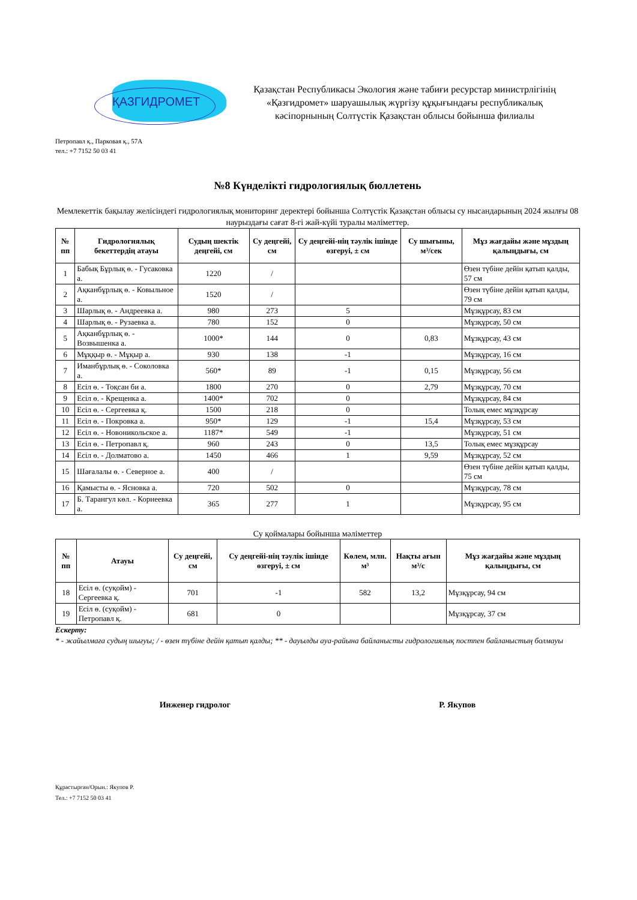ҚАЗГИДРОМЕТ
Қазақстан Республикасы Экология және табиғи ресурстар министрлігінің
«Қазгидромет» шаруашылық жүргізу құқығындағы республикалық
кәсіпорнының Солтүстік Қазақстан облысы бойынша филиалы
Петропавл қ., Парковая қ., 57А
тел.: +7 7152 50 03 41
№8 Күнделікті гидрологиялық бюллетень
Мемлекеттік бақылау желісіндегі гидрологиялық мониторинг деректері бойынша Солтүстік Қазақстан облысы су нысандарының 2024 жылғы 08 наурыздағы сағат 8-гі жай-күйі туралы мәліметтер.
| № пп | Гидрологиялық бекеттердің атауы | Судың шектік деңгейі, см | Су деңгейі, см | Су деңгейі-нің тәулік ішінде өзгеруі, ± см | Су шығыны, м³/сек | Мұз жағдайы және мұздың қалыңдығы, см |
| --- | --- | --- | --- | --- | --- | --- |
| 1 | Бабық Бұрлық ө. - Гусаковка а. | 1220 | / | | | Өзен түбіне дейін қатып қалды, 57 см |
| 2 | Ақканбұрлық ө. - Ковыльное а. | 1520 | / | | | Өзен түбіне дейін қатып қалды, 79 см |
| 3 | Шарлық ө. - Андреевка а. | 980 | 273 | 5 | | Мұзқұрсау, 83 см |
| 4 | Шарлық ө. - Рузаевка а. | 780 | 152 | 0 | | Мұзқұрсау, 50 см |
| 5 | Ақканбұрлық ө. - Возвышенка а. | 1000* | 144 | 0 | 0,83 | Мұзқұрсау, 43 см |
| 6 | Мұққыр ө. - Мұқыр а. | 930 | 138 | -1 | | Мұзқұрсау, 16 см |
| 7 | Иманбұрлық ө. - Соколовка а. | 560* | 89 | -1 | 0,15 | Мұзқұрсау, 56 см |
| 8 | Есіл ө. - Тоқсан би а. | 1800 | 270 | 0 | 2,79 | Мұзқұрсау, 70 см |
| 9 | Есіл ө. - Крещенка а. | 1400* | 702 | 0 | | Мұзқұрсау, 84 см |
| 10 | Есіл ө. - Сергеевка қ. | 1500 | 218 | 0 | | Толық емес мұзқұрсау |
| 11 | Есіл ө. - Покровка а. | 950* | 129 | -1 | 15,4 | Мұзқұрсау, 53 см |
| 12 | Есіл ө. - Новоникольское а. | 1187* | 549 | -1 | | Мұзқұрсау, 51 см |
| 13 | Есіл ө. - Петропавл қ. | 960 | 243 | 0 | 13,5 | Толық емес мұзқұрсау |
| 14 | Есіл ө. - Долматово а. | 1450 | 466 | 1 | 9,59 | Мұзқұрсау, 52 см |
| 15 | Шағалалы ө. - Северное а. | 400 | / | | | Өзен түбіне дейін қатып қалды, 75 см |
| 16 | Қамысты ө. - Ясновка а. | 720 | 502 | 0 | | Мұзқұрсау, 78 см |
| 17 | Б. Тарангул көл. - Корнеевка а. | 365 | 277 | 1 | | Мұзқұрсау, 95 см |
Су қоймалары бойынша мәліметтер
| № пп | Атауы | Су деңгейі, см | Су деңгейі-нің тәулік ішінде өзгеруі, ± см | Көлем, млн. м³ | Нақты ағын м³/с | Мұз жағдайы және мұздың қалыңдығы, см |
| --- | --- | --- | --- | --- | --- | --- |
| 18 | Есіл ө. (суқойм) - Сергеевка қ. | 701 | -1 | 582 | 13,2 | Мұзқұрсау, 94 см |
| 19 | Есіл ө. (суқойм) - Петропавл қ. | 681 | 0 | | | Мұзқұрсау, 37 см |
Ескерту:
* - жайылмаға судың шығуы; / - өзен түбіне дейін қатып қалды; ** - дауылды ауа-райына байланысты гидрологиялық постпен байланыстың болмауы
Инженер гидролог Р. Якупов
Құрастырған/Орын.: Якупов Р.
Тел.: +7 7152 50 03 41